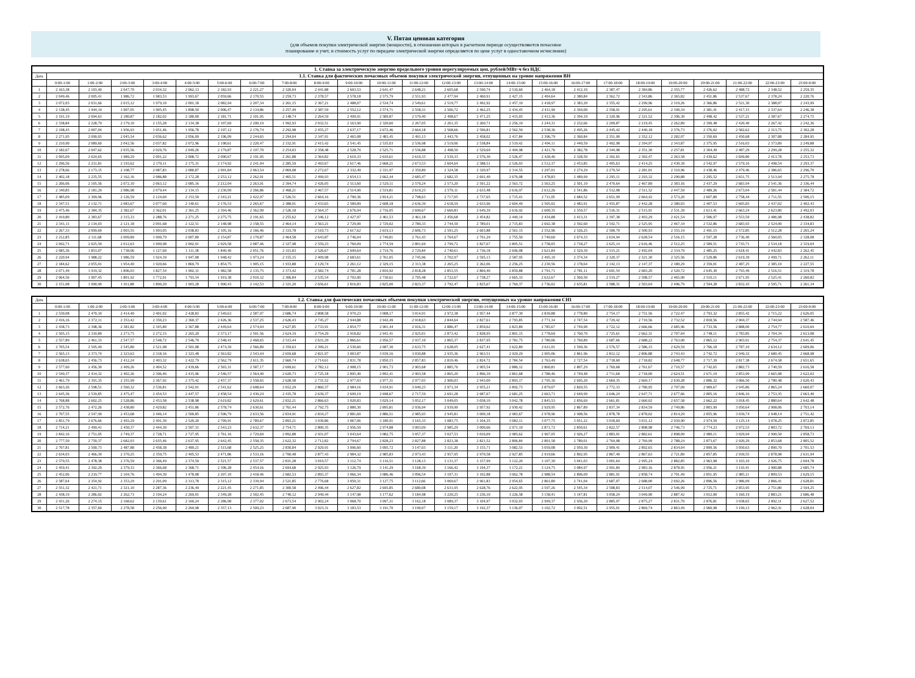V. Пятая ценовая категория
(для объемов покупки электрической энергии (мощности), в отношении которых в расчетном периоде осуществляются почасовое
планирование и учет, и стоимость услуг по передаче электрической энергии определяется по цене услуг в одноставочном исчислении)
| 1. Ставка за электрическую энергию предельного уровня нерегулируемых цен, рублей/МВт·ч без НДС | | | | | | | | | | | | | | | | | | | | | | | | |
| --- | --- | --- | --- | --- | --- | --- | --- | --- | --- | --- | --- | --- | --- | --- | --- | --- | --- | --- | --- | --- | --- | --- | --- | --- |
| Дата | 1.1. Ставка для фактических почасовых объемов покупки электрической энергии, отпущенных на уровне напряжения ВН | | | | | | | | | | | | | | | | | | | | | | | |
| | 0:00-1:00 | 1:00-2:00 | 2:00-3:00 | 3:00-4:00 | 4:00-5:00 | 5:00-6:00 | 6:00-7:00 | 7:00-8:00 | 8:00-9:00 | 9:00-10:00 | 10:00-11:00 | 11:00-12:00 | 12:00-13:00 | 13:00-14:00 | 14:00-15:00 | 15:00-16:00 | 16:00-17:00 | 17:00-18:00 | 18:00-19:00 | 19:00-20:00 | 20:00-21:00 | 21:00-22:00 | 22:00-23:00 | 23:00-0:00 |
| 1 | 2 163,38 | 2 103,40 | 2 047,70 | 2 034,32 | 2 062,13 | 2 182,93 | 2 221,27 | 2 320,04 | 2 441,88 | 2 603,53 | 2 641,47 | 2 648,21 | 2 605,68 | 2 590,74 | 2 510,60 | 2 464,18 | 2 412,10 | 2 387,47 | 2 384,86 | 2 355,77 | 2 426,62 | 2 488,72 | 2 348,52 | 2 259,35 |
| 2 | 2 049,46 | 2 005,41 | 1 986,72 | 1 983,53 | 1 993,67 | 2 059,66 | 2 170,55 | 2 259,73 | 2 378,57 | 2 578,18 | 2 575,79 | 2 551,93 | 2 477,94 | 2 460,91 | 2 427,15 | 2 404,64 | 2 380,84 | 2 362,72 | 2 343,86 | 2 365,82 | 2 451,86 | 2 537,67 | 2 378,24 | 2 220,76 |
| 3 | 2 072,03 | 2 031,66 | 2 015,12 | 1 979,10 | 2 001,18 | 2 082,94 | 2 207,34 | 2 261,15 | 2 367,21 | 2 488,07 | 2 534,74 | 2 549,61 | 2 519,77 | 2 492,92 | 2 457,19 | 2 418,97 | 2 383,20 | 2 355,42 | 2 299,96 | 2 319,26 | 2 366,86 | 2 521,30 | 2 388,07 | 2 243,99 |
| 4 | 2 138,45 | 1 944,19 | 1 907,05 | 1 905,45 | 1 898,50 | 2 006,47 | 2 134,86 | 2 257,49 | 2 387,59 | 2 552,12 | 2 574,71 | 2 558,31 | 2 506,72 | 2 462,25 | 2 434,45 | 2 411,99 | 2 394,00 | 2 358,91 | 2 295,61 | 2 340,34 | 2 381,41 | 2 417,15 | 2 337,64 | 2 246,38 |
| 5 | 2 191,19 | 2 094,63 | 2 180,87 | 2 182,02 | 2 180,00 | 2 181,71 | 2 101,95 | 2 148,74 | 2 264,59 | 2 499,91 | 2 589,87 | 2 570,40 | 2 498,67 | 2 471,25 | 2 415,05 | 2 413,36 | 2 394,19 | 2 320,96 | 2 321,52 | 2 396,30 | 2 498,42 | 2 537,21 | 2 387,67 | 2 274,75 |
| 6 | 2 338,84 | 2 228,79 | 2 179,10 | 2 155,28 | 2 134,38 | 2 107,69 | 2 200,19 | 1 992,93 | 2 032,51 | 2 163,90 | 2 320,60 | 2 267,05 | 2 261,35 | 2 260,71 | 2 256,19 | 2 244,31 | 2 232,66 | 2 209,87 | 2 219,45 | 2 262,89 | 2 399,48 | 2 420,40 | 2 267,42 | 2 242,36 |
| 7 | 2 198,43 | 2 007,04 | 1 956,93 | 1 951,46 | 1 956,78 | 2 197,12 | 2 176,74 | 2 292,98 | 2 455,27 | 2 637,17 | 2 672,46 | 2 664,18 | 2 568,66 | 2 596,81 | 2 562,59 | 2 538,36 | 2 495,26 | 2 445,42 | 2 440,18 | 2 376,73 | 2 376,02 | 2 582,62 | 2 313,75 | 2 302,28 |
| 8 | 2 271,95 | 2 090,03 | 2 045,54 | 2 036,62 | 2 056,09 | 2 196,09 | 2 244,65 | 2 294,04 | 2 347,91 | 2 465,08 | 2 483,45 | 2 491,13 | 2 443,76 | 2 458,02 | 2 417,84 | 2 396,79 | 2 360,84 | 2 351,90 | 2 352,12 | 2 282,07 | 2 350,69 | 2 450,68 | 2 307,88 | 2 284,95 |
| 9 | 2 210,90 | 2 089,60 | 2 042,56 | 2 037,82 | 2 072,96 | 2 198,61 | 2 220,47 | 2 332,91 | 2 415,42 | 2 541,45 | 2 535,03 | 2 536,98 | 2 519,06 | 2 538,84 | 2 519,42 | 2 494,11 | 2 440,59 | 2 402,98 | 2 394,97 | 2 343,87 | 2 375,95 | 2 516,03 | 2 373,89 | 2 249,88 |
| 10 | 2 182,67 | 2 047,62 | 2 035,56 | 2 029,76 | 2 049,26 | 2 179,87 | 2 197,70 | 2 254,03 | 2 358,48 | 2 528,70 | 2 525,71 | 2 536,88 | 2 498,50 | 2 529,69 | 2 494,98 | 2 421,76 | 2 382,78 | 2 344,98 | 2 351,30 | 2 257,81 | 2 304,49 | 2 487,29 | 2 299,28 | 2 255,32 |
| 11 | 2 095,09 | 2 024,65 | 1 989,29 | 2 001,22 | 2 008,72 | 2 090,67 | 2 191,95 | 2 261,88 | 2 364,82 | 2 610,33 | 2 610,61 | 2 610,33 | 2 539,33 | 2 576,30 | 2 526,47 | 2 428,46 | 2 328,50 | 2 302,65 | 2 302,47 | 2 263,58 | 2 439,62 | 2 699,80 | 2 413,78 | 2 253,73 |
| 12 | 2 296,56 | 2 231,81 | 2 193,62 | 2 170,11 | 2 175,31 | 2 174,92 | 2 241,94 | 2 285,59 | 2 493,67 | 2 617,46 | 2 668,21 | 2 673,53 | 2 604,64 | 2 588,51 | 2 526,03 | 2 512,37 | 2 453,85 | 2 405,63 | 2 414,25 | 2 430,39 | 2 542,97 | 2 579,16 | 2 498,54 | 2 293,37 |
| 13 | 2 278,66 | 2 173,15 | 2 108,77 | 2 087,83 | 2 080,87 | 2 091,84 | 2 063,54 | 2 069,08 | 2 272,67 | 2 332,49 | 2 331,97 | 2 350,89 | 2 324,58 | 2 320,97 | 2 314,55 | 2 297,01 | 2 274,29 | 2 279,54 | 2 281,01 | 2 310,96 | 2 438,46 | 2 479,46 | 2 386,65 | 2 296,70 |
| 14 | 2 402,18 | 2 235,55 | 2 162,16 | 2 086,88 | 2 172,28 | 2 253,12 | 2 262,91 | 2 465,51 | 2 499,93 | 2 654,13 | 2 662,44 | 2 685,47 | 2 682,35 | 2 691,40 | 2 676,08 | 2 478,83 | 2 489,99 | 2 295,11 | 2 293,32 | 2 290,88 | 2 295,52 | 2 651,75 | 2 513,94 | 2 275,78 |
| 15 | 2 206,06 | 2 105,56 | 2 072,10 | 2 063,12 | 2 085,16 | 2 212,04 | 2 263,91 | 2 394,74 | 2 426,05 | 2 513,60 | 2 529,11 | 2 570,24 | 2 573,20 | 2 591,22 | 2 563,72 | 2 563,25 | 2 501,19 | 2 470,64 | 2 467,89 | 2 383,16 | 2 437,29 | 2 683,94 | 2 541,36 | 2 336,44 |
| 16 | 2 340,85 | 2 181,29 | 2 086,98 | 2 079,44 | 2 134,15 | 2 230,09 | 2 266,86 | 2 468,21 | 2 467,57 | 2 514,90 | 2 519,81 | 2 619,23 | 2 579,11 | 2 633,48 | 2 616,97 | 2 612,26 | 2 541,86 | 2 512,08 | 2 511,32 | 2 447,59 | 2 489,26 | 2 673,04 | 2 581,44 | 2 384,72 |
| 17 | 2 485,09 | 2 309,96 | 2 126,59 | 2 124,60 | 2 153,50 | 2 343,21 | 2 422,97 | 2 526,51 | 2 664,16 | 2 700,36 | 2 814,21 | 2 798,63 | 2 717,05 | 2 737,65 | 2 715,41 | 2 711,05 | 2 684,52 | 2 651,99 | 2 664,42 | 2 573,20 | 2 607,80 | 2 758,44 | 2 711,55 | 2 506,15 |
| 18 | 2 347,51 | 2 132,71 | 2 083,67 | 2 077,60 | 2 140,61 | 2 176,53 | 2 265,67 | 2 388,01 | 2 433,65 | 2 589,89 | 2 608,18 | 2 636,39 | 2 618,59 | 2 633,96 | 2 604,49 | 2 505,02 | 2 483,91 | 2 455,87 | 2 442,28 | 2 380,03 | 2 407,53 | 2 605,83 | 2 437,02 | 2 402,43 |
| 19 | 2 475,46 | 2 384,35 | 2 382,67 | 2 362,01 | 2 361,25 | 2 394,46 | 2 362,99 | 2 526,18 | 2 564,37 | 2 676,94 | 2 716,05 | 2 690,67 | 2 660,83 | 2 649,39 | 2 616,92 | 2 600,35 | 2 559,57 | 2 516,31 | 2 515,91 | 2 531,39 | 2 613,41 | 2 663,24 | 2 623,80 | 2 492,03 |
| 20 | 2 410,80 | 2 383,67 | 2 315,33 | 2 288,76 | 2 271,25 | 2 275,75 | 2 191,65 | 2 255,62 | 2 346,12 | 2 427,97 | 2 461,53 | 2 461,18 | 2 456,68 | 2 454,82 | 2 440,14 | 2 434,88 | 2 413,31 | 2 397,38 | 2 403,29 | 2 421,54 | 2 506,97 | 2 553,59 | 2 486,98 | 2 438,82 |
| 21 | 2 341,11 | 2 134,03 | 2 121,18 | 2 091,68 | 2 122,51 | 2 148,98 | 2 158,55 | 2 464,14 | 2 563,21 | 2 729,90 | 2 729,02 | 2 780,33 | 2 744,50 | 2 789,01 | 2 715,83 | 2 692,38 | 2 592,60 | 2 542,71 | 2 525,95 | 2 467,34 | 2 532,86 | 2 683,93 | 2 524,00 | 2 334,83 |
| 22 | 2 267,33 | 2 099,69 | 2 003,55 | 1 993,05 | 2 038,83 | 2 105,16 | 2 166,46 | 2 333,78 | 2 510,73 | 2 617,62 | 2 619,13 | 2 606,73 | 2 591,25 | 2 603,88 | 2 561,15 | 2 552,96 | 2 526,25 | 2 500,70 | 2 500,93 | 2 355,19 | 2 491,15 | 2 572,85 | 2 512,28 | 2 265,24 |
| 23 | 2 212,85 | 2 111,68 | 2 009,89 | 1 999,79 | 2 007,80 | 2 154,87 | 2 170,87 | 2 464,58 | 2 643,87 | 2 746,04 | 2 749,81 | 2 761,43 | 2 764,67 | 2 791,29 | 2 755,50 | 2 740,60 | 2 674,33 | 2 634,94 | 2 628,54 | 2 516,15 | 2 597,28 | 2 736,40 | 2 560,05 | 2 328,08 |
| 24 | 2 092,71 | 2 025,59 | 2 012,63 | 1 999,98 | 2 002,01 | 2 029,58 | 2 087,46 | 2 327,98 | 2 559,23 | 2 760,09 | 2 774,59 | 2 801,69 | 2 799,72 | 2 827,67 | 2 805,51 | 2 758,05 | 2 718,27 | 2 625,14 | 2 616,46 | 2 512,25 | 2 589,51 | 2 743,71 | 2 534,18 | 2 319,04 |
| 25 | 2 085,36 | 1 853,07 | 1 738,06 | 1 127,60 | 1 111,38 | 1 840,40 | 2 051,76 | 2 315,83 | 2 526,67 | 2 699,64 | 2 719,76 | 2 729,84 | 2 740,61 | 2 736,18 | 2 696,08 | 2 621,84 | 2 529,39 | 2 515,21 | 2 492,04 | 2 334,79 | 2 485,25 | 2 618,41 | 2 442,83 | 2 262,45 |
| 26 | 2 220,94 | 1 988,22 | 1 986,59 | 1 924,39 | 1 947,08 | 1 948,42 | 1 973,24 | 2 155,15 | 2 409,98 | 2 683,61 | 2 761,05 | 2 745,96 | 2 702,97 | 2 595,13 | 2 587,95 | 2 495,10 | 2 374,34 | 2 320,37 | 2 321,30 | 2 325,56 | 2 529,86 | 2 619,39 | 2 499,71 | 2 262,11 |
| 27 | 2 184,62 | 2 055,01 | 1 954,40 | 1 920,66 | 1 869,79 | 1 854,75 | 1 905,15 | 1 933,88 | 2 129,74 | 2 261,12 | 2 329,15 | 2 313,38 | 2 265,25 | 2 262,06 | 2 256,25 | 2 230,56 | 2 178,64 | 2 142,13 | 2 147,37 | 2 180,29 | 2 359,01 | 2 487,25 | 2 385,10 | 2 227,55 |
| 28 | 2 071,49 | 1 919,32 | 1 896,03 | 1 827,54 | 1 902,31 | 1 982,58 | 2 135,75 | 2 373,42 | 2 582,74 | 2 781,28 | 2 810,92 | 2 818,28 | 2 853,55 | 2 869,40 | 2 859,88 | 2 791,71 | 2 781,11 | 2 691,54 | 2 683,20 | 2 520,72 | 2 645,30 | 2 793,49 | 2 516,51 | 2 319,78 |
| 29 | 2 064,56 | 1 907,45 | 1 801,92 | 1 772,91 | 1 793,54 | 1 919,38 | 2 010,32 | 2 306,84 | 2 535,54 | 2 702,00 | 2 730,61 | 2 795,48 | 2 722,67 | 2 738,27 | 2 665,33 | 2 632,67 | 2 569,50 | 2 519,27 | 2 508,57 | 2 465,00 | 2 510,11 | 2 671,95 | 2 525,41 | 2 260,82 |
| 30 | 2 151,08 | 1 990,90 | 1 911,88 | 1 890,20 | 1 903,28 | 1 990,43 | 2 142,53 | 2 321,20 | 2 656,61 | 2 816,83 | 2 825,00 | 2 823,37 | 2 792,47 | 2 825,67 | 2 769,37 | 2 736,02 | 2 635,81 | 2 588,31 | 2 503,04 | 2 496,79 | 2 594,28 | 2 832,43 | 2 595,71 | 2 261,34 |
| Дата | 1.2. Ставка для фактических почасовых объемов покупки электрической энергии, отпущенных на уровне напряжения СН1 | | | | | | | | | | | | | | | | | | | | | | | |
| --- | --- | --- | --- | --- | --- | --- | --- | --- | --- | --- | --- | --- | --- | --- | --- | --- | --- | --- | --- | --- | --- | --- | --- | --- |
| | 0:00-1:00 | 1:00-2:00 | 2:00-3:00 | 3:00-4:00 | 4:00-5:00 | 5:00-6:00 | 6:00-7:00 | 7:00-8:00 | 8:00-9:00 | 9:00-10:00 | 10:00-11:00 | 11:00-12:00 | 12:00-13:00 | 13:00-14:00 | 14:00-15:00 | 15:00-16:00 | 16:00-17:00 | 17:00-18:00 | 18:00-19:00 | 19:00-20:00 | 20:00-21:00 | 21:00-22:00 | 22:00-23:00 | 23:00-0:00 |
| 1 | 2 530,08 | 2 470,10 | 2 414,40 | 2 401,02 | 2 428,83 | 2 549,63 | 2 587,97 | 2 686,74 | 2 808,58 | 2 970,23 | 3 008,17 | 3 014,91 | 2 972,38 | 2 957,44 | 2 877,30 | 2 830,88 | 2 778,80 | 2 754,17 | 2 751,56 | 2 722,47 | 2 793,32 | 2 855,42 | 2 715,22 | 2 626,05 |
| 2 | 2 416,16 | 2 372,11 | 2 353,42 | 2 350,23 | 2 360,37 | 2 426,36 | 2 537,25 | 2 626,43 | 2 745,27 | 2 944,88 | 2 942,49 | 2 918,63 | 2 844,64 | 2 827,61 | 2 793,85 | 2 771,34 | 2 747,54 | 2 729,42 | 2 710,56 | 2 732,52 | 2 818,56 | 2 904,37 | 2 744,94 | 2 587,46 |
| 3 | 2 438,73 | 2 398,36 | 2 381,82 | 2 345,80 | 2 367,88 | 2 449,64 | 2 574,04 | 2 627,85 | 2 733,91 | 2 854,77 | 2 901,44 | 2 916,31 | 2 886,47 | 2 859,62 | 2 823,89 | 2 785,67 | 2 749,90 | 2 722,12 | 2 666,66 | 2 685,96 | 2 733,56 | 2 888,00 | 2 754,77 | 2 610,69 |
| 4 | 2 505,15 | 2 310,89 | 2 273,75 | 2 272,15 | 2 265,20 | 2 373,17 | 2 501,56 | 2 624,19 | 2 754,29 | 2 918,82 | 2 941,41 | 2 925,01 | 2 873,42 | 2 828,95 | 2 801,15 | 2 778,69 | 2 760,70 | 2 725,61 | 2 662,31 | 2 707,04 | 2 748,11 | 2 783,85 | 2 704,34 | 2 613,08 |
| 5 | 2 557,89 | 2 461,33 | 2 547,57 | 2 548,72 | 2 546,70 | 2 548,41 | 2 468,65 | 2 515,44 | 2 631,29 | 2 866,61 | 2 956,57 | 2 937,10 | 2 865,37 | 2 837,95 | 2 781,75 | 2 780,06 | 2 760,89 | 2 687,66 | 2 688,22 | 2 763,00 | 2 865,12 | 2 903,91 | 2 754,37 | 2 641,45 |
| 6 | 2 705,54 | 2 595,49 | 2 545,80 | 2 521,98 | 2 501,08 | 2 474,39 | 2 566,89 | 2 359,63 | 2 399,21 | 2 530,60 | 2 687,30 | 2 633,75 | 2 628,05 | 2 627,41 | 2 622,89 | 2 611,01 | 2 599,36 | 2 576,57 | 2 586,15 | 2 629,59 | 2 766,18 | 2 787,10 | 2 634,12 | 2 609,06 |
| 7 | 2 565,13 | 2 373,74 | 2 323,63 | 2 318,16 | 2 323,48 | 2 563,82 | 2 543,44 | 2 659,68 | 2 821,97 | 3 003,87 | 3 039,16 | 3 030,88 | 2 935,36 | 2 963,51 | 2 929,29 | 2 905,06 | 2 861,96 | 2 812,12 | 2 806,88 | 2 743,43 | 2 742,72 | 2 949,32 | 2 680,45 | 2 668,98 |
| 8 | 2 638,65 | 2 456,73 | 2 412,24 | 2 403,32 | 2 422,79 | 2 562,79 | 2 611,35 | 2 660,74 | 2 714,61 | 2 831,78 | 2 850,15 | 2 857,83 | 2 810,46 | 2 824,72 | 2 784,54 | 2 763,49 | 2 727,54 | 2 718,60 | 2 718,82 | 2 648,77 | 2 717,39 | 2 817,38 | 2 674,58 | 2 651,65 |
| 9 | 2 577,60 | 2 456,30 | 2 409,26 | 2 404,52 | 2 439,66 | 2 565,31 | 2 587,17 | 2 699,61 | 2 782,12 | 2 908,15 | 2 901,73 | 2 903,68 | 2 885,76 | 2 905,54 | 2 886,12 | 2 860,81 | 2 807,29 | 2 769,68 | 2 761,67 | 2 710,57 | 2 742,65 | 2 882,73 | 2 740,59 | 2 616,58 |
| 10 | 2 549,37 | 2 414,32 | 2 402,26 | 2 396,46 | 2 415,96 | 2 546,57 | 2 564,40 | 2 620,73 | 2 725,18 | 2 895,40 | 2 892,41 | 2 903,58 | 2 865,20 | 2 896,39 | 2 861,68 | 2 788,46 | 2 749,48 | 2 711,68 | 2 718,00 | 2 624,51 | 2 671,19 | 2 853,99 | 2 665,98 | 2 622,02 |
| 11 | 2 461,79 | 2 391,35 | 2 355,99 | 2 367,92 | 2 375,42 | 2 457,37 | 2 558,65 | 2 628,58 | 2 731,52 | 2 977,03 | 2 977,31 | 2 977,03 | 2 906,03 | 2 943,00 | 2 893,17 | 2 795,16 | 2 695,20 | 2 669,35 | 2 669,17 | 2 630,28 | 2 806,32 | 3 066,50 | 2 780,48 | 2 620,43 |
| 12 | 2 663,26 | 2 598,51 | 2 560,32 | 2 536,81 | 2 542,01 | 2 541,62 | 2 608,64 | 2 652,29 | 2 860,37 | 2 984,16 | 3 034,91 | 3 040,23 | 2 971,34 | 2 955,21 | 2 892,73 | 2 879,07 | 2 820,55 | 2 772,33 | 2 780,95 | 2 797,09 | 2 909,67 | 2 945,86 | 2 865,24 | 2 660,07 |
| 13 | 2 645,36 | 2 539,85 | 2 475,47 | 2 454,53 | 2 447,57 | 2 458,54 | 2 430,24 | 2 435,78 | 2 639,37 | 2 699,19 | 2 698,67 | 2 717,59 | 2 691,28 | 2 687,67 | 2 681,25 | 2 663,71 | 2 640,99 | 2 646,24 | 2 647,71 | 2 677,66 | 2 805,16 | 2 846,16 | 2 753,35 | 2 663,40 |
| 14 | 2 768,88 | 2 602,25 | 2 528,86 | 2 453,58 | 2 538,98 | 2 619,82 | 2 629,61 | 2 832,21 | 2 866,63 | 3 020,83 | 3 029,14 | 3 052,17 | 3 049,05 | 3 058,10 | 3 042,78 | 2 845,53 | 2 856,69 | 2 661,81 | 2 660,02 | 2 657,58 | 2 662,22 | 3 018,45 | 2 880,64 | 2 642,48 |
| 15 | 2 572,76 | 2 472,26 | 2 438,80 | 2 429,82 | 2 451,86 | 2 578,74 | 2 630,61 | 2 761,44 | 2 792,75 | 2 880,30 | 2 895,81 | 2 936,94 | 2 939,90 | 2 957,92 | 2 930,42 | 2 929,95 | 2 867,89 | 2 837,34 | 2 834,59 | 2 749,86 | 2 803,99 | 3 050,64 | 2 908,06 | 2 703,14 |
| 16 | 2 707,55 | 2 547,99 | 2 453,68 | 2 446,14 | 2 500,85 | 2 596,79 | 2 633,56 | 2 834,91 | 2 834,27 | 2 881,60 | 2 886,51 | 2 985,93 | 2 945,81 | 3 000,18 | 2 983,67 | 2 978,96 | 2 908,56 | 2 878,78 | 2 878,02 | 2 814,29 | 2 855,96 | 3 039,74 | 2 948,14 | 2 751,42 |
| 17 | 2 851,79 | 2 676,66 | 2 493,29 | 2 491,30 | 2 520,20 | 2 709,91 | 2 789,67 | 2 893,21 | 3 030,86 | 3 067,06 | 3 180,91 | 3 165,33 | 3 083,75 | 3 104,35 | 3 082,11 | 3 077,75 | 3 051,22 | 3 018,69 | 3 031,12 | 2 939,90 | 2 974,50 | 3 125,14 | 3 078,25 | 2 872,85 |
| 18 | 2 714,21 | 2 499,41 | 2 450,37 | 2 444,30 | 2 507,31 | 2 543,23 | 2 632,37 | 2 754,71 | 2 800,35 | 2 956,59 | 2 974,88 | 3 003,09 | 2 985,29 | 3 000,66 | 2 971,19 | 2 871,72 | 2 850,61 | 2 822,57 | 2 808,98 | 2 746,73 | 2 774,23 | 2 972,53 | 2 803,72 | 2 769,13 |
| 19 | 2 842,16 | 2 751,05 | 2 749,37 | 2 728,71 | 2 727,95 | 2 761,16 | 2 729,69 | 2 892,88 | 2 931,07 | 3 043,64 | 3 082,75 | 3 057,37 | 3 027,53 | 3 016,09 | 2 983,62 | 2 967,05 | 2 926,27 | 2 883,01 | 2 882,61 | 2 898,09 | 2 980,11 | 3 029,94 | 2 990,50 | 2 858,73 |
| 20 | 2 777,50 | 2 750,37 | 2 682,03 | 2 655,46 | 2 637,95 | 2 642,45 | 2 558,35 | 2 622,32 | 2 712,82 | 2 794,67 | 2 828,23 | 2 827,88 | 2 823,38 | 2 821,52 | 2 806,84 | 2 801,58 | 2 780,01 | 2 764,08 | 2 769,99 | 2 788,24 | 2 873,67 | 2 920,29 | 2 853,68 | 2 805,52 |
| 21 | 2 707,81 | 2 500,73 | 2 487,88 | 2 458,38 | 2 489,21 | 2 515,68 | 2 525,25 | 2 830,84 | 2 929,91 | 3 096,60 | 3 095,72 | 3 147,03 | 3 111,20 | 3 155,71 | 3 082,53 | 3 059,08 | 2 959,30 | 2 909,41 | 2 892,65 | 2 834,04 | 2 899,56 | 3 050,63 | 2 890,70 | 2 701,53 |
| 22 | 2 634,03 | 2 466,39 | 2 370,25 | 2 359,75 | 2 405,53 | 2 471,86 | 2 533,16 | 2 700,48 | 2 877,43 | 2 984,32 | 2 985,83 | 2 973,43 | 2 957,95 | 2 970,58 | 2 927,85 | 2 919,66 | 2 892,95 | 2 867,40 | 2 867,63 | 2 721,89 | 2 857,85 | 2 939,55 | 2 878,98 | 2 631,94 |
| 23 | 2 579,55 | 2 478,38 | 2 376,59 | 2 366,49 | 2 374,50 | 2 521,57 | 2 537,57 | 2 831,28 | 3 010,57 | 3 112,74 | 3 116,51 | 3 128,13 | 3 131,37 | 3 157,99 | 3 122,20 | 3 107,30 | 3 041,03 | 3 001,64 | 2 995,24 | 2 882,85 | 2 963,98 | 3 103,10 | 2 926,75 | 2 694,78 |
| 24 | 2 459,41 | 2 392,29 | 2 379,33 | 2 366,68 | 2 368,71 | 2 396,28 | 2 454,16 | 2 694,68 | 2 925,93 | 3 126,79 | 3 141,29 | 3 168,39 | 3 166,42 | 3 194,37 | 3 172,21 | 3 124,75 | 3 084,97 | 2 991,84 | 2 983,16 | 2 878,95 | 2 956,21 | 3 110,41 | 2 900,88 | 2 685,74 |
| 25 | 2 452,06 | 2 219,77 | 2 104,76 | 1 494,30 | 1 478,08 | 2 207,10 | 2 418,46 | 2 682,53 | 2 893,37 | 3 066,34 | 3 086,46 | 3 096,54 | 3 107,31 | 3 102,88 | 3 062,78 | 2 988,54 | 2 896,09 | 2 881,91 | 2 858,74 | 2 701,49 | 2 851,95 | 2 985,11 | 2 809,53 | 2 629,15 |
| 26 | 2 587,64 | 2 354,92 | 2 353,29 | 2 291,09 | 2 313,78 | 2 315,12 | 2 339,94 | 2 521,85 | 2 776,68 | 3 050,31 | 3 127,75 | 3 112,66 | 3 069,67 | 2 961,83 | 2 954,65 | 2 861,80 | 2 741,04 | 2 687,07 | 2 688,00 | 2 692,26 | 2 896,56 | 2 986,09 | 2 866,41 | 2 628,81 |
| 27 | 2 551,32 | 2 421,71 | 2 321,10 | 2 287,36 | 2 236,49 | 2 221,45 | 2 271,85 | 2 300,58 | 2 496,44 | 2 627,82 | 2 695,85 | 2 680,08 | 2 631,95 | 2 628,76 | 2 622,95 | 2 597,26 | 2 545,34 | 2 508,83 | 2 514,07 | 2 546,99 | 2 725,71 | 2 853,95 | 2 751,80 | 2 594,25 |
| 28 | 2 438,19 | 2 286,02 | 2 262,73 | 2 194,24 | 2 269,01 | 2 349,28 | 2 502,45 | 2 740,12 | 2 949,44 | 3 147,98 | 3 177,62 | 3 184,98 | 3 220,25 | 3 236,10 | 3 226,58 | 3 158,41 | 3 147,81 | 3 058,24 | 3 049,90 | 2 887,42 | 3 012,00 | 3 160,19 | 2 883,21 | 2 686,48 |
| 29 | 2 431,26 | 2 274,15 | 2 168,62 | 2 139,61 | 2 160,24 | 2 286,08 | 2 377,02 | 2 673,54 | 2 902,24 | 3 068,70 | 3 097,31 | 3 162,18 | 3 089,37 | 3 104,97 | 3 032,03 | 2 999,37 | 2 936,20 | 2 885,97 | 2 875,27 | 2 831,70 | 2 876,81 | 3 038,65 | 2 892,11 | 2 627,52 |
| 30 | 2 517,78 | 2 357,60 | 2 278,58 | 2 256,90 | 2 269,98 | 2 357,13 | 2 509,23 | 2 687,90 | 3 023,31 | 3 183,53 | 3 191,70 | 3 190,07 | 3 159,17 | 3 192,37 | 3 136,07 | 3 102,72 | 3 002,51 | 2 955,01 | 2 869,74 | 2 863,49 | 2 960,98 | 3 199,13 | 2 962,41 | 2 628,04 |